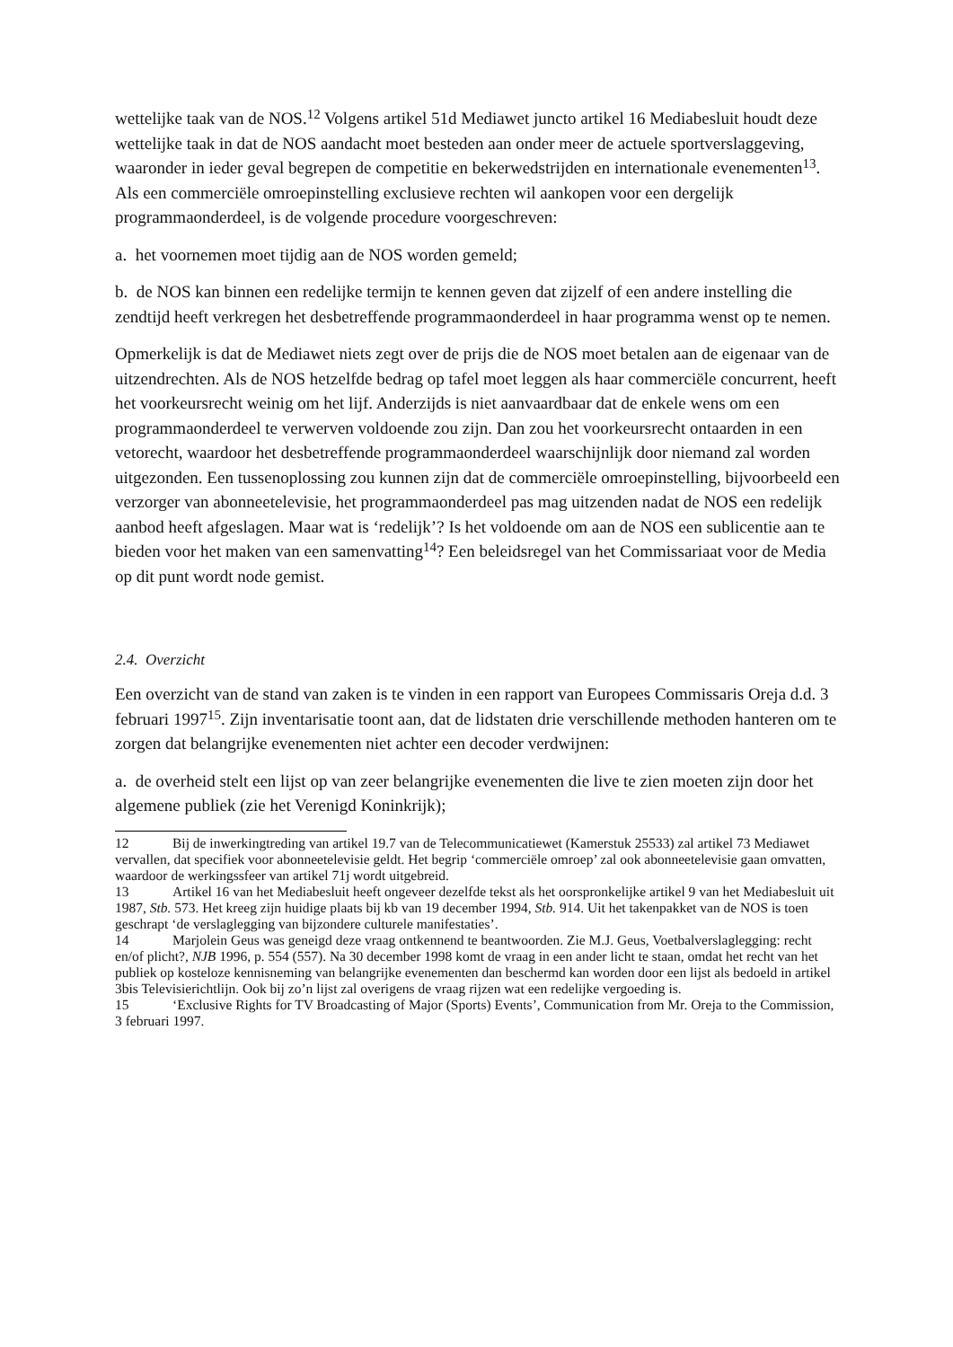wettelijke taak van de NOS.<sup>12</sup> Volgens artikel 51d Mediawet juncto artikel 16 Mediabesluit houdt deze wettelijke taak in dat de NOS aandacht moet besteden aan onder meer de actuele sportverslaggeving, waaronder in ieder geval begrepen de competitie en bekerwedstrijden en internationale evenementen<sup>13</sup>. Als een commerciële omroepinstelling exclusieve rechten wil aankopen voor een dergelijk programmaonderdeel, is de volgende procedure voorgeschreven:
a. het voornemen moet tijdig aan de NOS worden gemeld;
b. de NOS kan binnen een redelijke termijn te kennen geven dat zijzelf of een andere instelling die zendtijd heeft verkregen het desbetreffende programmaonderdeel in haar programma wenst op te nemen.
Opmerkelijk is dat de Mediawet niets zegt over de prijs die de NOS moet betalen aan de eigenaar van de uitzendrechten. Als de NOS hetzelfde bedrag op tafel moet leggen als haar commerciële concurrent, heeft het voorkeursrecht weinig om het lijf. Anderzijds is niet aanvaardbaar dat de enkele wens om een programmaonderdeel te verwerven voldoende zou zijn. Dan zou het voorkeursrecht ontaarden in een vetorecht, waardoor het desbetreffende programmaonderdeel waarschijnlijk door niemand zal worden uitgezonden. Een tussenoplossing zou kunnen zijn dat de commerciële omroepinstelling, bijvoorbeeld een verzorger van abonneetelevisie, het programmaonderdeel pas mag uitzenden nadat de NOS een redelijk aanbod heeft afgeslagen. Maar wat is ‘redelijk’? Is het voldoende om aan de NOS een sublicentie aan te bieden voor het maken van een samenvatting<sup>14</sup>? Een beleidsregel van het Commissariaat voor de Media op dit punt wordt node gemist.
2.4. Overzicht
Een overzicht van de stand van zaken is te vinden in een rapport van Europees Commissaris Oreja d.d. 3 februari 1997<sup>15</sup>. Zijn inventarisatie toont aan, dat de lidstaten drie verschillende methoden hanteren om te zorgen dat belangrijke evenementen niet achter een decoder verdwijnen:
a. de overheid stelt een lijst op van zeer belangrijke evenementen die live te zien moeten zijn door het algemene publiek (zie het Verenigd Koninkrijk);
12 Bij de inwerkingtreding van artikel 19.7 van de Telecommunicatiewet (Kamerstuk 25533) zal artikel 73 Mediawet vervallen, dat specifiek voor abonneetelevisie geldt. Het begrip ‘commerciële omroep’ zal ook abonneetelevisie gaan omvatten, waardoor de werkingssfeer van artikel 71j wordt uitgebreid.
13 Artikel 16 van het Mediabesluit heeft ongeveer dezelfde tekst als het oorspronkelijke artikel 9 van het Mediabesluit uit 1987, Stb. 573. Het kreeg zijn huidige plaats bij kb van 19 december 1994, Stb. 914. Uit het takenpakket van de NOS is toen geschrapt ‘de verslaglegging van bijzondere culturele manifestaties’.
14 Marjolein Geus was geneigd deze vraag ontkennend te beantwoorden. Zie M.J. Geus, Voetbalverslaglegging: recht en/of plicht?, NJB 1996, p. 554 (557). Na 30 december 1998 komt de vraag in een ander licht te staan, omdat het recht van het publiek op kosteloze kennisneming van belangrijke evenementen dan beschermd kan worden door een lijst als bedoeld in artikel 3bis Televisierichtlijn. Ook bij zo’n lijst zal overigens de vraag rijzen wat een redelijke vergoeding is.
15 ‘Exclusive Rights for TV Broadcasting of Major (Sports) Events’, Communication from Mr. Oreja to the Commission, 3 februari 1997.